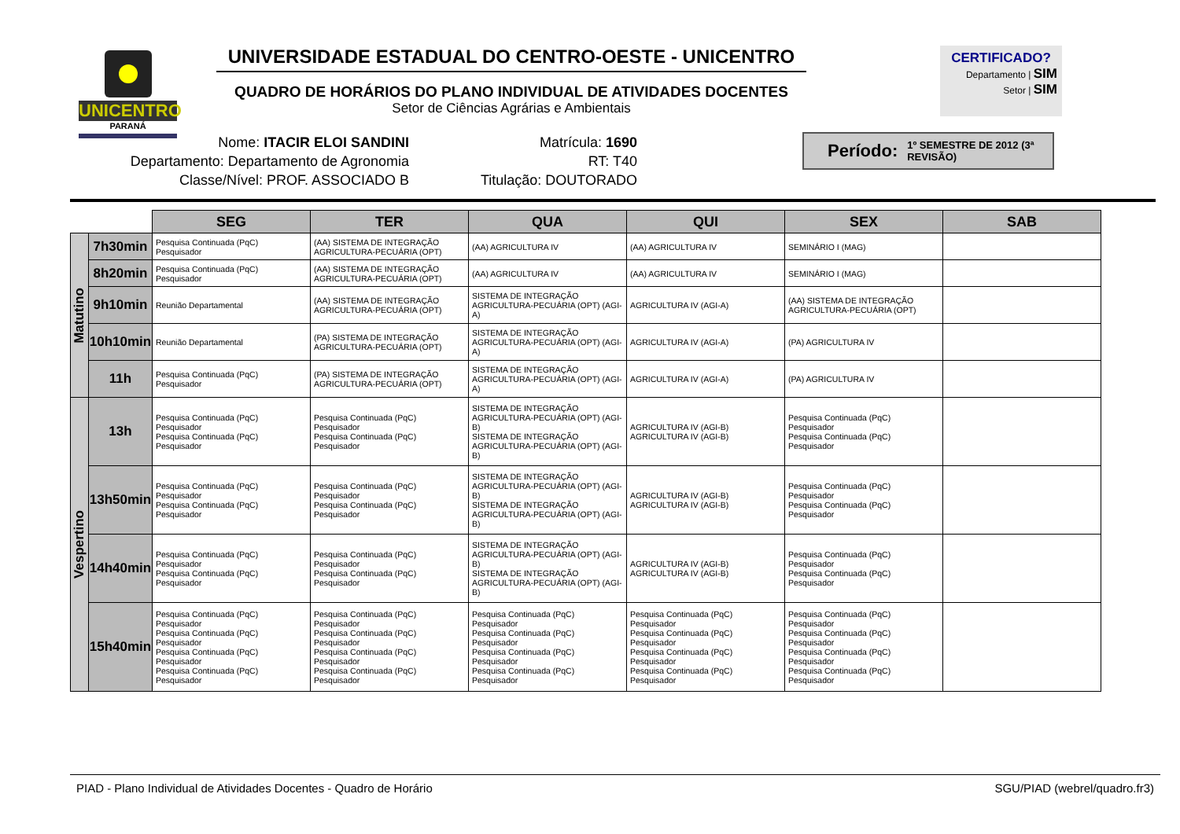UNICENTRO
PARANÁ
UNIVERSIDADE ESTADUAL DO CENTRO-OESTE - UNICENTRO
QUADRO DE HORÁRIOS DO PLANO INDIVIDUAL DE ATIVIDADES DOCENTES
Setor de Ciências Agrárias e Ambientais
CERTIFICADO?
Departamento | SIM
Setor | SIM
Nome: ITACIR ELOI SANDINI
Departamento: Departamento de Agronomia
Classe/Nível: PROF. ASSOCIADO B
Matrícula: 1690
RT: T40
Titulação: DOUTORADO
Período: 1º SEMESTRE DE 2012 (3ª REVISÃO)
| | | SEG | TER | QUA | QUI | SEX | SAB |
| Matutino | 7h30min | Pesquisa Continuada (PqC) Pesquisador | (AA) SISTEMA DE INTEGRAÇÃO AGRICULTURA-PECUÁRIA (OPT) | (AA) AGRICULTURA IV | (AA) AGRICULTURA IV | SEMINÁRIO I (MAG) | |
| | 8h20min | Pesquisa Continuada (PqC) Pesquisador | (AA) SISTEMA DE INTEGRAÇÃO AGRICULTURA-PECUÁRIA (OPT) | (AA) AGRICULTURA IV | (AA) AGRICULTURA IV | SEMINÁRIO I (MAG) | |
| | 9h10min | Reunião Departamental | (AA) SISTEMA DE INTEGRAÇÃO AGRICULTURA-PECUÁRIA (OPT) | SISTEMA DE INTEGRAÇÃO AGRICULTURA-PECUÁRIA (OPT) (AGI-A) | AGRICULTURA IV (AGI-A) | (AA) SISTEMA DE INTEGRAÇÃO AGRICULTURA-PECUÁRIA (OPT) | |
| | 10h10min | Reunião Departamental | (PA) SISTEMA DE INTEGRAÇÃO AGRICULTURA-PECUÁRIA (OPT) | SISTEMA DE INTEGRAÇÃO AGRICULTURA-PECUÁRIA (OPT) (AGI-A) | AGRICULTURA IV (AGI-A) | (PA) AGRICULTURA IV | |
| | 11h | Pesquisa Continuada (PqC) Pesquisador | (PA) SISTEMA DE INTEGRAÇÃO AGRICULTURA-PECUÁRIA (OPT) | SISTEMA DE INTEGRAÇÃO AGRICULTURA-PECUÁRIA (OPT) (AGI-A) | AGRICULTURA IV (AGI-A) | (PA) AGRICULTURA IV | |
| Vespertino | 13h | Pesquisa Continuada (PqC) Pesquisador Pesquisa Continuada (PqC) Pesquisador | Pesquisa Continuada (PqC) Pesquisador Pesquisa Continuada (PqC) Pesquisador | SISTEMA DE INTEGRAÇÃO AGRICULTURA-PECUÁRIA (OPT) (AGI-B) SISTEMA DE INTEGRAÇÃO AGRICULTURA-PECUÁRIA (OPT) (AGI-B) | AGRICULTURA IV (AGI-B) AGRICULTURA IV (AGI-B) | Pesquisa Continuada (PqC) Pesquisador Pesquisa Continuada (PqC) Pesquisador | |
| | 13h50min | Pesquisa Continuada (PqC) Pesquisador Pesquisa Continuada (PqC) Pesquisador | Pesquisa Continuada (PqC) Pesquisador Pesquisa Continuada (PqC) Pesquisador | SISTEMA DE INTEGRAÇÃO AGRICULTURA-PECUÁRIA (OPT) (AGI-B) SISTEMA DE INTEGRAÇÃO AGRICULTURA-PECUÁRIA (OPT) (AGI-B) | AGRICULTURA IV (AGI-B) AGRICULTURA IV (AGI-B) | Pesquisa Continuada (PqC) Pesquisador Pesquisa Continuada (PqC) Pesquisador | |
| | 14h40min | Pesquisa Continuada (PqC) Pesquisador Pesquisa Continuada (PqC) Pesquisador | Pesquisa Continuada (PqC) Pesquisador Pesquisa Continuada (PqC) Pesquisador | SISTEMA DE INTEGRAÇÃO AGRICULTURA-PECUÁRIA (OPT) (AGI-B) SISTEMA DE INTEGRAÇÃO AGRICULTURA-PECUÁRIA (OPT) (AGI-B) | AGRICULTURA IV (AGI-B) AGRICULTURA IV (AGI-B) | Pesquisa Continuada (PqC) Pesquisador Pesquisa Continuada (PqC) Pesquisador | |
| | 15h40min | Pesquisa Continuada (PqC) Pesquisador Pesquisa Continuada (PqC) Pesquisador Pesquisa Continuada (PqC) Pesquisador Pesquisa Continuada (PqC) Pesquisador | Pesquisa Continuada (PqC) Pesquisador Pesquisa Continuada (PqC) Pesquisador Pesquisa Continuada (PqC) Pesquisador Pesquisa Continuada (PqC) Pesquisador | Pesquisa Continuada (PqC) Pesquisador Pesquisa Continuada (PqC) Pesquisador Pesquisa Continuada (PqC) Pesquisador Pesquisa Continuada (PqC) Pesquisador | Pesquisa Continuada (PqC) Pesquisador Pesquisa Continuada (PqC) Pesquisador Pesquisa Continuada (PqC) Pesquisador Pesquisa Continuada (PqC) Pesquisador | Pesquisa Continuada (PqC) Pesquisador Pesquisa Continuada (PqC) Pesquisador Pesquisa Continuada (PqC) Pesquisador Pesquisa Continuada (PqC) Pesquisador | |
PIAD - Plano Individual de Atividades Docentes - Quadro de Horário SGU/PIAD (webrel/quadro.fr3)